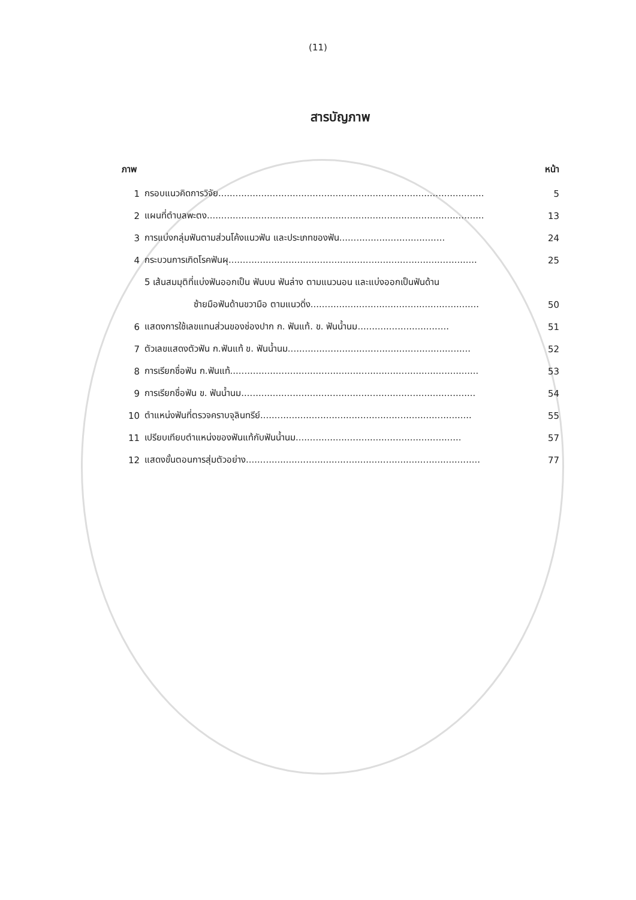(11)
สารบัญภาพ
ภาพ หน้า
1 กรอบแนวคิดการวิจัย............................................................................................. 5
2 แผนที่ตำบลพะตง................................................................................................. 13
3 การแบ่งกลุ่มฟันตามส่วนโค้งแนวฟัน และประเภทของฟัน..................................... 24
4 กระบวนการเกิดโรคฟันผุ....................................................................................... 25
5 เส้นสมมุติที่แบ่งฟันออกเป็น ฟันบน ฟันล่าง ตามแนวนอน และแบ่งออกเป็นฟันด้าน
ซ้ายมือฟันด้านขวามือ ตามแนวดิ่ง........................................................... 50
6 แสดงการใช้เลขแทนส่วนของช่องปาก ก. ฟันแท้. ข. ฟันน้ำนม................................ 51
7 ตัวเลขแสดงตัวฟัน ก.ฟันแท้ ข. ฟันน้ำนม................................................................ 52
8 การเรียกชื่อฟัน ก.ฟันแท้....................................................................................... 53
9 การเรียกชื่อฟัน ข. ฟันน้ำนม.................................................................................. 54
10 ตำแหน่งฟันที่ตรวจคราบจุลินทรีย์.......................................................................... 55
11 เปรียบเทียบตำแหน่งของฟันแท้กับฟันน้ำนม.......................................................... 57
12 แสดงขั้นตอนการสุ่มตัวอย่าง.................................................................................. 77